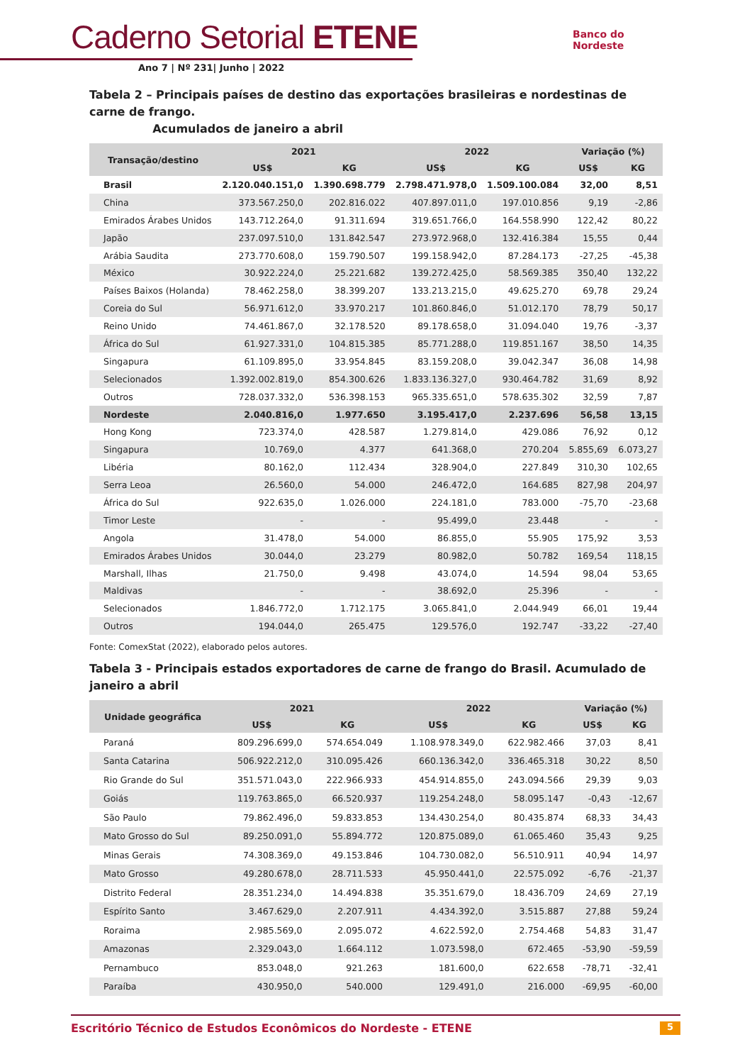Caderno Setorial ETENE
Ano 7 | Nº 231| Junho | 2022
Banco do
Nordeste
Tabela 2 – Principais países de destino das exportações brasileiras e nordestinas de carne de frango.
Acumulados de janeiro a abril
| Transação/destino | 2021 | | 2022 | | Variação (%) | |
| --- | --- | --- | --- | --- | --- | --- |
| | US$ | KG | US$ | KG | US$ | KG |
| Brasil | 2.120.040.151,0 | 1.390.698.779 | 2.798.471.978,0 | 1.509.100.084 | 32,00 | 8,51 |
| China | 373.567.250,0 | 202.816.022 | 407.897.011,0 | 197.010.856 | 9,19 | -2,86 |
| Emirados Árabes Unidos | 143.712.264,0 | 91.311.694 | 319.651.766,0 | 164.558.990 | 122,42 | 80,22 |
| Japão | 237.097.510,0 | 131.842.547 | 273.972.968,0 | 132.416.384 | 15,55 | 0,44 |
| Arábia Saudita | 273.770.608,0 | 159.790.507 | 199.158.942,0 | 87.284.173 | -27,25 | -45,38 |
| México | 30.922.224,0 | 25.221.682 | 139.272.425,0 | 58.569.385 | 350,40 | 132,22 |
| Países Baixos (Holanda) | 78.462.258,0 | 38.399.207 | 133.213.215,0 | 49.625.270 | 69,78 | 29,24 |
| Coreia do Sul | 56.971.612,0 | 33.970.217 | 101.860.846,0 | 51.012.170 | 78,79 | 50,17 |
| Reino Unido | 74.461.867,0 | 32.178.520 | 89.178.658,0 | 31.094.040 | 19,76 | -3,37 |
| África do Sul | 61.927.331,0 | 104.815.385 | 85.771.288,0 | 119.851.167 | 38,50 | 14,35 |
| Singapura | 61.109.895,0 | 33.954.845 | 83.159.208,0 | 39.042.347 | 36,08 | 14,98 |
| Selecionados | 1.392.002.819,0 | 854.300.626 | 1.833.136.327,0 | 930.464.782 | 31,69 | 8,92 |
| Outros | 728.037.332,0 | 536.398.153 | 965.335.651,0 | 578.635.302 | 32,59 | 7,87 |
| Nordeste | 2.040.816,0 | 1.977.650 | 3.195.417,0 | 2.237.696 | 56,58 | 13,15 |
| Hong Kong | 723.374,0 | 428.587 | 1.279.814,0 | 429.086 | 76,92 | 0,12 |
| Singapura | 10.769,0 | 4.377 | 641.368,0 | 270.204 | 5.855,69 | 6.073,27 |
| Libéria | 80.162,0 | 112.434 | 328.904,0 | 227.849 | 310,30 | 102,65 |
| Serra Leoa | 26.560,0 | 54.000 | 246.472,0 | 164.685 | 827,98 | 204,97 |
| África do Sul | 922.635,0 | 1.026.000 | 224.181,0 | 783.000 | -75,70 | -23,68 |
| Timor Leste | - | - | 95.499,0 | 23.448 | - | - |
| Angola | 31.478,0 | 54.000 | 86.855,0 | 55.905 | 175,92 | 3,53 |
| Emirados Árabes Unidos | 30.044,0 | 23.279 | 80.982,0 | 50.782 | 169,54 | 118,15 |
| Marshall, Ilhas | 21.750,0 | 9.498 | 43.074,0 | 14.594 | 98,04 | 53,65 |
| Maldivas | - | - | 38.692,0 | 25.396 | - | - |
| Selecionados | 1.846.772,0 | 1.712.175 | 3.065.841,0 | 2.044.949 | 66,01 | 19,44 |
| Outros | 194.044,0 | 265.475 | 129.576,0 | 192.747 | -33,22 | -27,40 |
Fonte: ComexStat (2022), elaborado pelos autores.
Tabela 3 - Principais estados exportadores de carne de frango do Brasil. Acumulado de janeiro a abril
| Unidade geográfica | 2021 | | 2022 | | Variação (%) | |
| --- | --- | --- | --- | --- | --- | --- |
| | US$ | KG | US$ | KG | US$ | KG |
| Paraná | 809.296.699,0 | 574.654.049 | 1.108.978.349,0 | 622.982.466 | 37,03 | 8,41 |
| Santa Catarina | 506.922.212,0 | 310.095.426 | 660.136.342,0 | 336.465.318 | 30,22 | 8,50 |
| Rio Grande do Sul | 351.571.043,0 | 222.966.933 | 454.914.855,0 | 243.094.566 | 29,39 | 9,03 |
| Goiás | 119.763.865,0 | 66.520.937 | 119.254.248,0 | 58.095.147 | -0,43 | -12,67 |
| São Paulo | 79.862.496,0 | 59.833.853 | 134.430.254,0 | 80.435.874 | 68,33 | 34,43 |
| Mato Grosso do Sul | 89.250.091,0 | 55.894.772 | 120.875.089,0 | 61.065.460 | 35,43 | 9,25 |
| Minas Gerais | 74.308.369,0 | 49.153.846 | 104.730.082,0 | 56.510.911 | 40,94 | 14,97 |
| Mato Grosso | 49.280.678,0 | 28.711.533 | 45.950.441,0 | 22.575.092 | -6,76 | -21,37 |
| Distrito Federal | 28.351.234,0 | 14.494.838 | 35.351.679,0 | 18.436.709 | 24,69 | 27,19 |
| Espírito Santo | 3.467.629,0 | 2.207.911 | 4.434.392,0 | 3.515.887 | 27,88 | 59,24 |
| Roraima | 2.985.569,0 | 2.095.072 | 4.622.592,0 | 2.754.468 | 54,83 | 31,47 |
| Amazonas | 2.329.043,0 | 1.664.112 | 1.073.598,0 | 672.465 | -53,90 | -59,59 |
| Pernambuco | 853.048,0 | 921.263 | 181.600,0 | 622.658 | -78,71 | -32,41 |
| Paraíba | 430.950,0 | 540.000 | 129.491,0 | 216.000 | -69,95 | -60,00 |
Escritório Técnico de Estudos Econômicos do Nordeste - ETENE 5